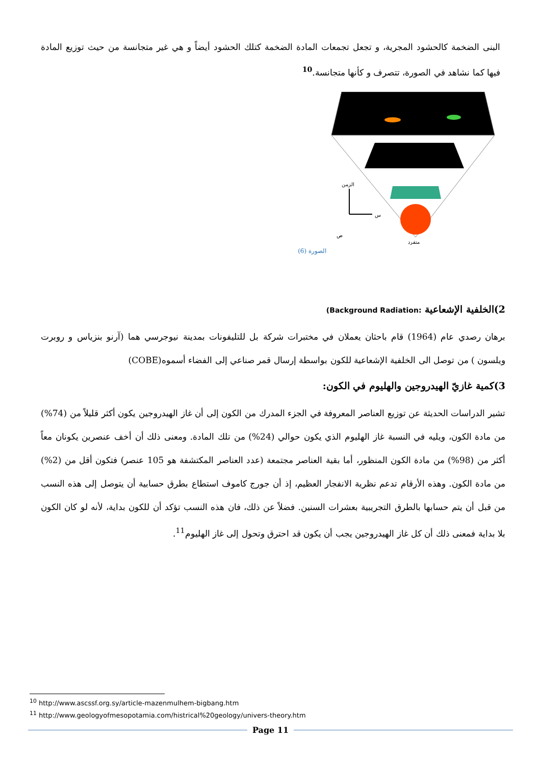البنى الضخمة كالحشود المجرية، و تجعل تجمعات المادة الضخمة كتلك الحشود أيضاً و هي غير متجانسة من حيث توزيع المادة فيها كما نشاهد في الصورة، تتصرف و كأنها متجانسة.<sup>10</sup>
الزمن
س
ص
متفرد
الصورة (6)
2)الخلفية الإشعاعية :Background Radiation)
برهان رصدي عام (1964) قام باحثان يعملان في مختبرات شركة بل للتليفونات بمدينة نيوجرسي هما (آرنو بنزياس و روبرت ويلسون ) من توصل الى الخلفية الإشعاعية للكون بواسطة إرسال قمر صناعي إلى الفضاء أسموه(COBE)
3)كمية غازيّ الهيدروجين والهليوم في الكون:
تشير الدراسات الحديثة عن توزيع العناصر المعروفة في الجزء المدرك من الكون إلى أن غاز الهيدروجين يكون أكثر قليلاً من (74%) من مادة الكون، ويليه في النسبة غاز الهليوم الذي يكون حوالي (24%) من تلك المادة. ومعنى ذلك أن أخف عنصرين يكونان معاً أكثر من (98%) من مادة الكون المنظور، أما بقية العناصر مجتمعة (عدد العناصر المكتشفة هو 105 عنصر) فتكون أقل من (2%) من مادة الكون. وهذه الأرقام تدعم نظرية الانفجار العظيم، إذ أن جورج كاموف استطاع بطرق حسابية أن يتوصل إلى هذه النسب من قبل أن يتم حسابها بالطرق التجريبية بعشرات السنين. فضلاً عن ذلك، فان هذه النسب تؤكد أن للكون بداية، لأنه لو كان الكون بلا بداية فمعنى ذلك أن كل غاز الهيدروجين يجب أن يكون قد احترق وتحول إلى غاز الهليوم<sup>11</sup>.
<sup>10</sup> http://www.ascssf.org.sy/article-mazenmulhem-bigbang.htm
<sup>11</sup> http://www.geologyofmesopotamia.com/histrical%20geology/univers-theory.htm
Page 11